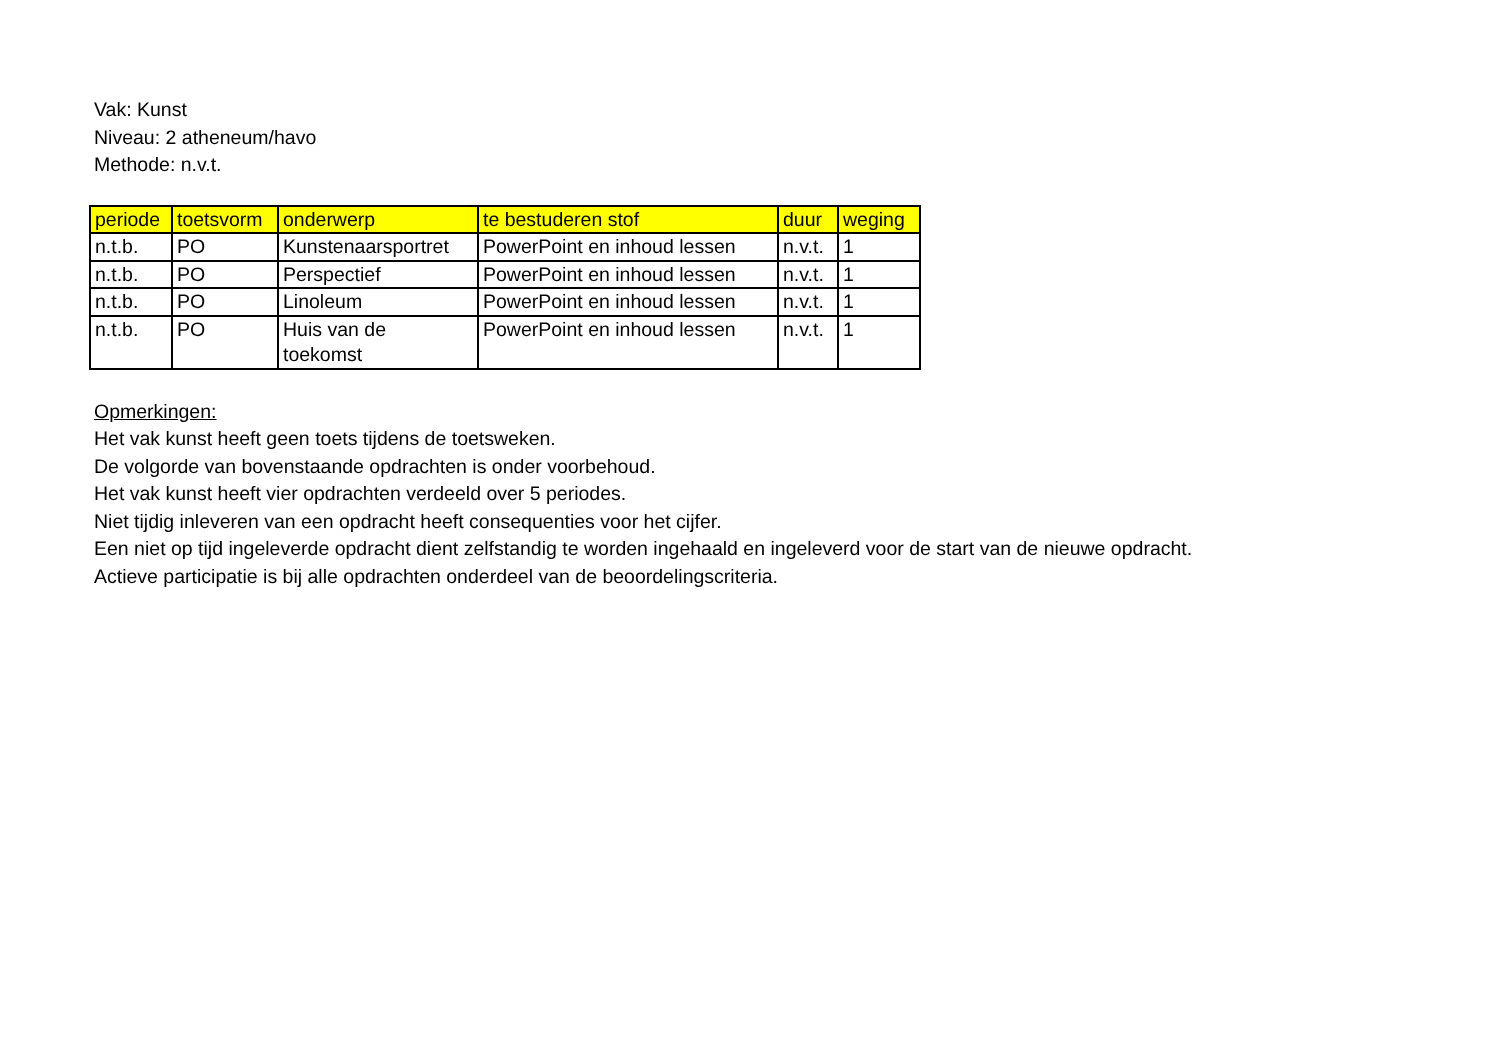Vak: Kunst
Niveau: 2 atheneum/havo
Methode: n.v.t.
| periode | toetsvorm | onderwerp | te bestuderen stof | duur | weging |
| --- | --- | --- | --- | --- | --- |
| n.t.b. | PO | Kunstenaarsportret | PowerPoint en inhoud lessen | n.v.t. | 1 |
| n.t.b. | PO | Perspectief | PowerPoint en inhoud lessen | n.v.t. | 1 |
| n.t.b. | PO | Linoleum | PowerPoint en inhoud lessen | n.v.t. | 1 |
| n.t.b. | PO | Huis van de toekomst | PowerPoint en inhoud lessen | n.v.t. | 1 |
Opmerkingen:
Het vak kunst heeft geen toets tijdens de toetsweken.
De volgorde van bovenstaande opdrachten is onder voorbehoud.
Het vak kunst heeft vier opdrachten verdeeld over 5 periodes.
Niet tijdig inleveren van een opdracht heeft consequenties voor het cijfer.
Een niet op tijd ingeleverde opdracht dient zelfstandig te worden ingehaald en ingeleverd voor de start van de nieuwe opdracht.
Actieve participatie is bij alle opdrachten onderdeel van de beoordelingscriteria.